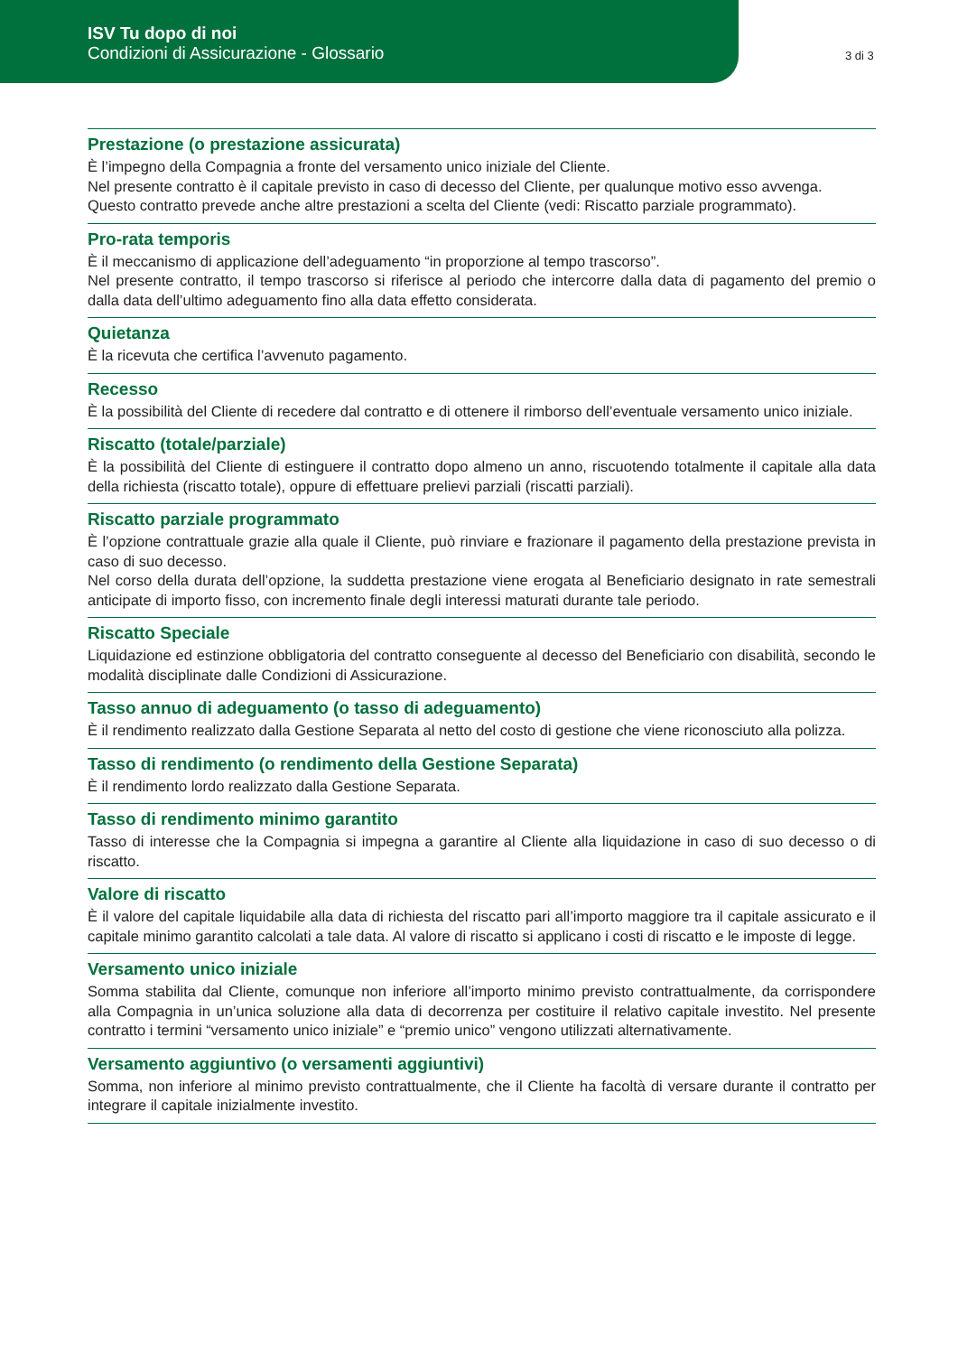ISV Tu dopo di noi
Condizioni di Assicurazione - Glossario
3 di 3
Prestazione (o prestazione assicurata)
È l’impegno della Compagnia a fronte del versamento unico iniziale del Cliente.
Nel presente contratto è il capitale previsto in caso di decesso del Cliente, per qualunque motivo esso avvenga.
Questo contratto prevede anche altre prestazioni a scelta del Cliente (vedi: Riscatto parziale programmato).
Pro-rata temporis
È il meccanismo di applicazione dell’adeguamento “in proporzione al tempo trascorso”.
Nel presente contratto, il tempo trascorso si riferisce al periodo che intercorre dalla data di pagamento del premio o dalla data dell’ultimo adeguamento fino alla data effetto considerata.
Quietanza
È la ricevuta che certifica l’avvenuto pagamento.
Recesso
È la possibilità del Cliente di recedere dal contratto e di ottenere il rimborso dell’eventuale versamento unico iniziale.
Riscatto (totale/parziale)
È la possibilità del Cliente di estinguere il contratto dopo almeno un anno, riscuotendo totalmente il capitale alla data della richiesta (riscatto totale), oppure di effettuare prelievi parziali (riscatti parziali).
Riscatto parziale programmato
È l’opzione contrattuale grazie alla quale il Cliente, può rinviare e frazionare il pagamento della prestazione prevista in caso di suo decesso.
Nel corso della durata dell’opzione, la suddetta prestazione viene erogata al Beneficiario designato in rate semestrali anticipate di importo fisso, con incremento finale degli interessi maturati durante tale periodo.
Riscatto Speciale
Liquidazione ed estinzione obbligatoria del contratto conseguente al decesso del Beneficiario con disabilità, secondo le modalità disciplinate dalle Condizioni di Assicurazione.
Tasso annuo di adeguamento (o tasso di adeguamento)
È il rendimento realizzato dalla Gestione Separata al netto del costo di gestione che viene riconosciuto alla polizza.
Tasso di rendimento (o rendimento della Gestione Separata)
È il rendimento lordo realizzato dalla Gestione Separata.
Tasso di rendimento minimo garantito
Tasso di interesse che la Compagnia si impegna a garantire al Cliente alla liquidazione in caso di suo decesso o di riscatto.
Valore di riscatto
È il valore del capitale liquidabile alla data di richiesta del riscatto pari all’importo maggiore tra il capitale assicurato e il capitale minimo garantito calcolati a tale data. Al valore di riscatto si applicano i costi di riscatto e le imposte di legge.
Versamento unico iniziale
Somma stabilita dal Cliente, comunque non inferiore all’importo minimo previsto contrattualmente, da corrispondere alla Compagnia in un’unica soluzione alla data di decorrenza per costituire il relativo capitale investito. Nel presente contratto i termini “versamento unico iniziale” e “premio unico” vengono utilizzati alternativamente.
Versamento aggiuntivo (o versamenti aggiuntivi)
Somma, non inferiore al minimo previsto contrattualmente, che il Cliente ha facoltà di versare durante il contratto per integrare il capitale inizialmente investito.